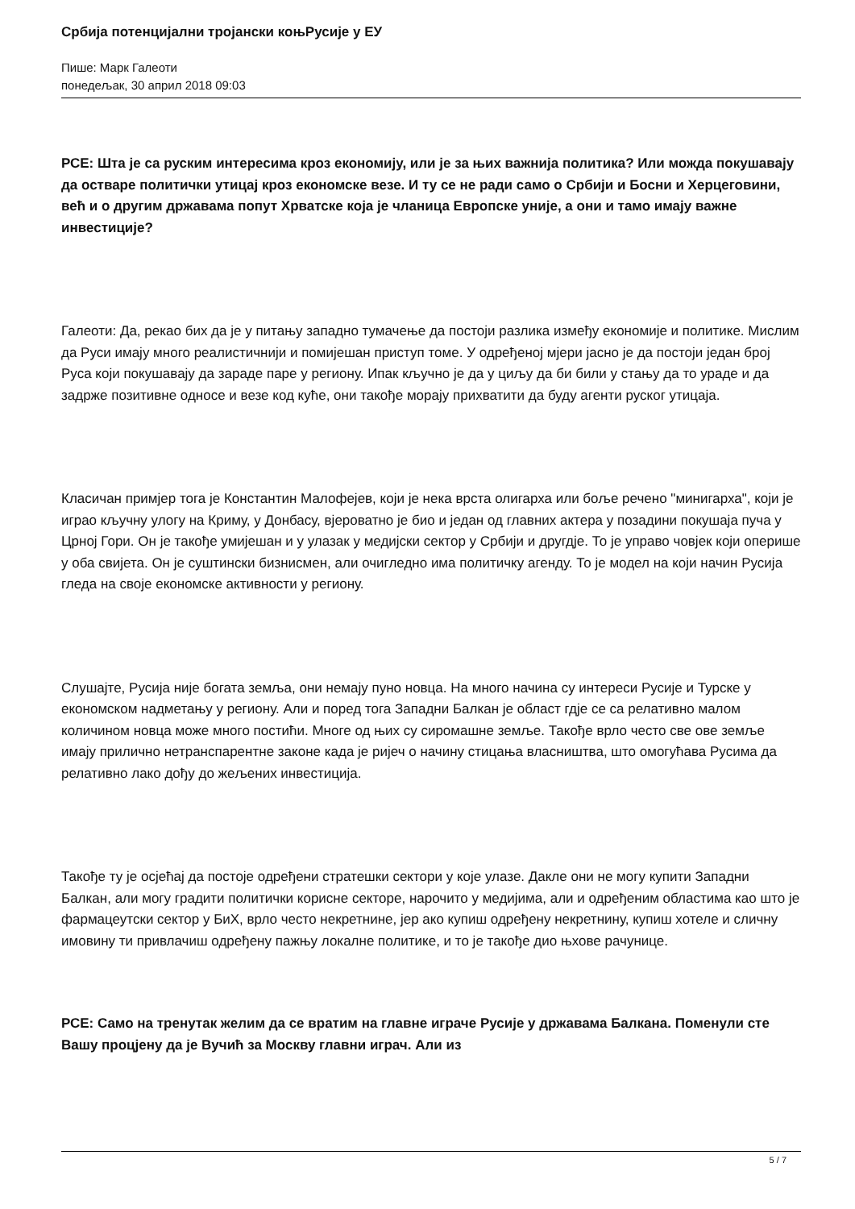Србија потенцијални тројански коњРусије у ЕУ
Пише: Марк Галеоти
понедељак, 30 април 2018 09:03
РСЕ: Шта је са руским интересима кроз економију, или је за њих важнија политика? Или можда покушавају да остваре политички утицај кроз економске везе. И ту се не ради само о Србији и Босни и Херцеговини, већ и о другим државама попут Хрватске која је чланица Европске уније, а они и тамо имају важне инвестиције?
Галеоти: Да, рекао бих да је у питању западно тумачење да постоји разлика између економије и политике. Мислим да Руси имају много реалистичнији и помијешан приступ томе. У одређеној мјери јасно је да постоји један број Руса који покушавају да зараде паре у региону. Ипак кључно је да у циљу да би били у стању да то ураде и да задрже позитивне односе и везе код куће, они такође морају прихватити да буду агенти руског утицаја.
Класичан примјер тога је Константин Малофејев, који је нека врста олигарха или боље речено "минигарха", који је играо кључну улогу на Криму, у Донбасу, вјероватно је био и један од главних актера у позадини покушаја пуча у Црној Гори. Он је такође умијешан и у улазак у медијски сектор у Србији и другдје. То је управо човјек који оперише у оба свијета. Он је суштински бизнисмен, али очигледно има политичку агенду. То је модел на који начин Русија гледа на своје економске активности у региону.
Слушајте, Русија није богата земља, они немају пуно новца. На много начина су интереси Русије и Турске у економском надметању у региону. Али и поред тога Западни Балкан је област гдје се са релативно малом количином новца може много постићи. Многе од њих су сиромашне земље. Такође врло често све ове земље имају прилично нетранспарентне законе када је ријеч о начину стицања власништва, што омогућава Русима да релативно лако дођу до жељених инвестиција.
Такође ту је осјећај да постоје одређени стратешки сектори у које улазе. Дакле они не могу купити Западни Балкан, али могу градити политички корисне секторе, нарочито у медијима, али и одређеним областима као што је фармацеутски сектор у БиХ, врло често некретнине, јер ако купиш одређену некретнину, купиш хотеле и сличну имовину ти привлачиш одређену пажњу локалне политике, и то је такође дио њхове рачунице.
РСЕ: Само на тренутак желим да се вратим на главне играче Русије у државама Балкана. Поменули сте Вашу процјену да је Вучић за Москву главни играч. Али из
5 / 7